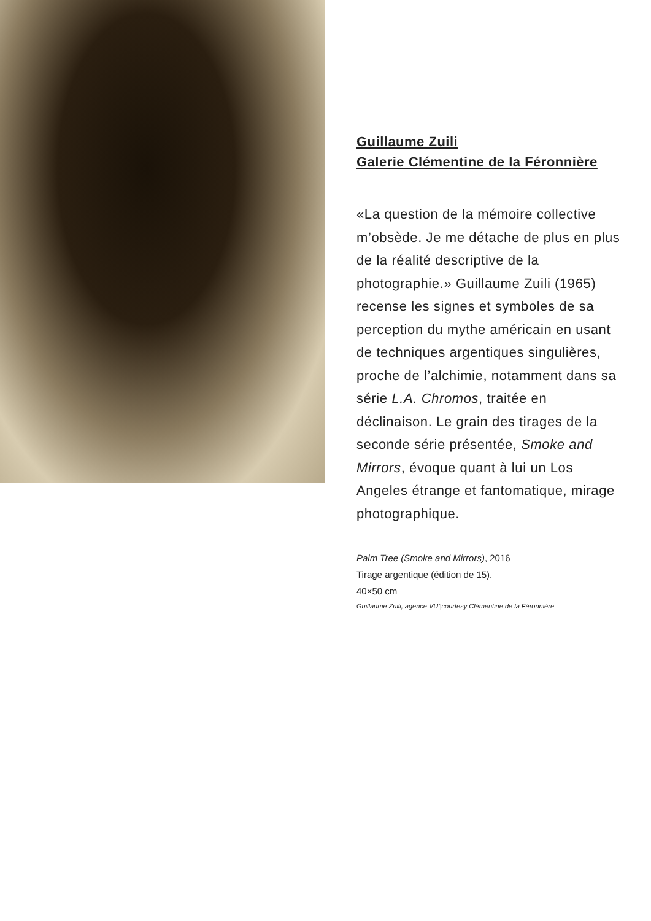Guillaume Zuili
Galerie Clémentine de la Féronnière
«La question de la mémoire collective m’obsède. Je me détache de plus en plus de la réalité descriptive de la photographie.» Guillaume Zuili (1965) recense les signes et symboles de sa perception du mythe américain en usant de techniques argentiques singulières, proche de l’alchimie, notamment dans sa série L.A. Chromos, traitée en déclinaison. Le grain des tirages de la seconde série présentée, Smoke and Mirrors, évoque quant à lui un Los Angeles étrange et fantomatique, mirage photographique.
Palm Tree (Smoke and Mirrors), 2016
Tirage argentique (édition de 15).
40×50 cm
Guillaume Zuili, agence VU’|courtesy Clémentine de la Féronnière